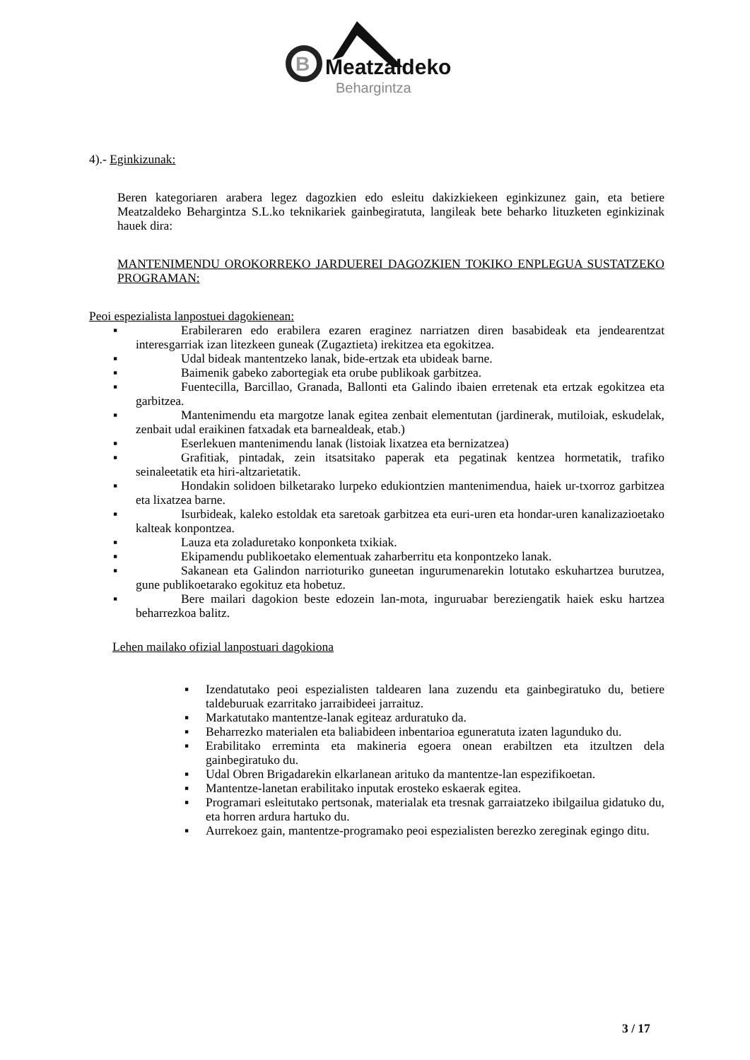B
Meatzaldeko
Behargintza
4).- Eginkizunak:
Beren kategoriaren arabera legez dagozkien edo esleitu dakizkiekeen eginkizunez gain, eta betiere Meatzaldeko Behargintza S.L.ko teknikariek gainbegiratuta, langileak bete beharko lituzketen eginkizinak hauek dira:
MANTENIMENDU OROKORREKO JARDUEREI DAGOZKIEN TOKIKO ENPLEGUA SUSTATZEKO PROGRAMAN:
Peoi espezialista lanpostuei dagokienean:
▪ Erabileraren edo erabilera ezaren eraginez narriatzen diren basabideak eta jendearentzat interesgarriak izan litezkeen guneak (Zugaztieta) irekitzea eta egokitzea.
▪ Udal bideak mantentzeko lanak, bide-ertzak eta ubideak barne.
▪ Baimenik gabeko zabortegiak eta orube publikoak garbitzea.
▪ Fuentecilla, Barcillao, Granada, Ballonti eta Galindo ibaien erretenak eta ertzak egokitzea eta garbitzea.
▪ Mantenimendu eta margotze lanak egitea zenbait elementutan (jardinerak, mutiloiak, eskudelak, zenbait udal eraikinen fatxadak eta barnealdeak, etab.)
▪ Eserlekuen mantenimendu lanak (listoiak lixatzea eta bernizatzea)
▪ Grafitiak, pintadak, zein itsatsitako paperak eta pegatinak kentzea hormetatik, trafiko seinaleetatik eta hiri-altzarietatik.
▪ Hondakin solidoen bilketarako lurpeko edukiontzien mantenimendua, haiek ur-txorroz garbitzea eta lixatzea barne.
▪ Isurbideak, kaleko estoldak eta saretoak garbitzea eta euri-uren eta hondar-uren kanalizazioetako kalteak konpontzea.
▪ Lauza eta zoladuretako konponketa txikiak.
▪ Ekipamendu publikoetako elementuak zaharberritu eta konpontzeko lanak.
▪ Sakanean eta Galindon narrioturiko guneetan ingurumenarekin lotutako eskuhartzea burutzea, gune publikoetarako egokituz eta hobetuz.
▪ Bere mailari dagokion beste edozein lan-mota, inguruabar bereziengatik haiek esku hartzea beharrezkoa balitz.
Lehen mailako ofizial lanpostuari dagokiona
▪ Izendatutako peoi espezialisten taldearen lana zuzendu eta gainbegiratuko du, betiere taldeburuak ezarritako jarraibideei jarraituz.
▪ Markatutako mantentze-lanak egiteaz arduratuko da.
▪ Beharrezko materialen eta baliabideen inbentarioa eguneratuta izaten lagunduko du.
▪ Erabilitako erreminta eta makineria egoera onean erabiltzen eta itzultzen dela gainbegiratuko du.
▪ Udal Obren Brigadarekin elkarlanean arituko da mantentze-lan espezifikoetan.
▪ Mantentze-lanetan erabilitako inputak erosteko eskaerak egitea.
▪ Programari esleitutako pertsonak, materialak eta tresnak garraiatzeko ibilgailua gidatuko du, eta horren ardura hartuko du.
▪ Aurrekoez gain, mantentze-programako peoi espezialisten berezko zereginak egingo ditu.
3 / 17